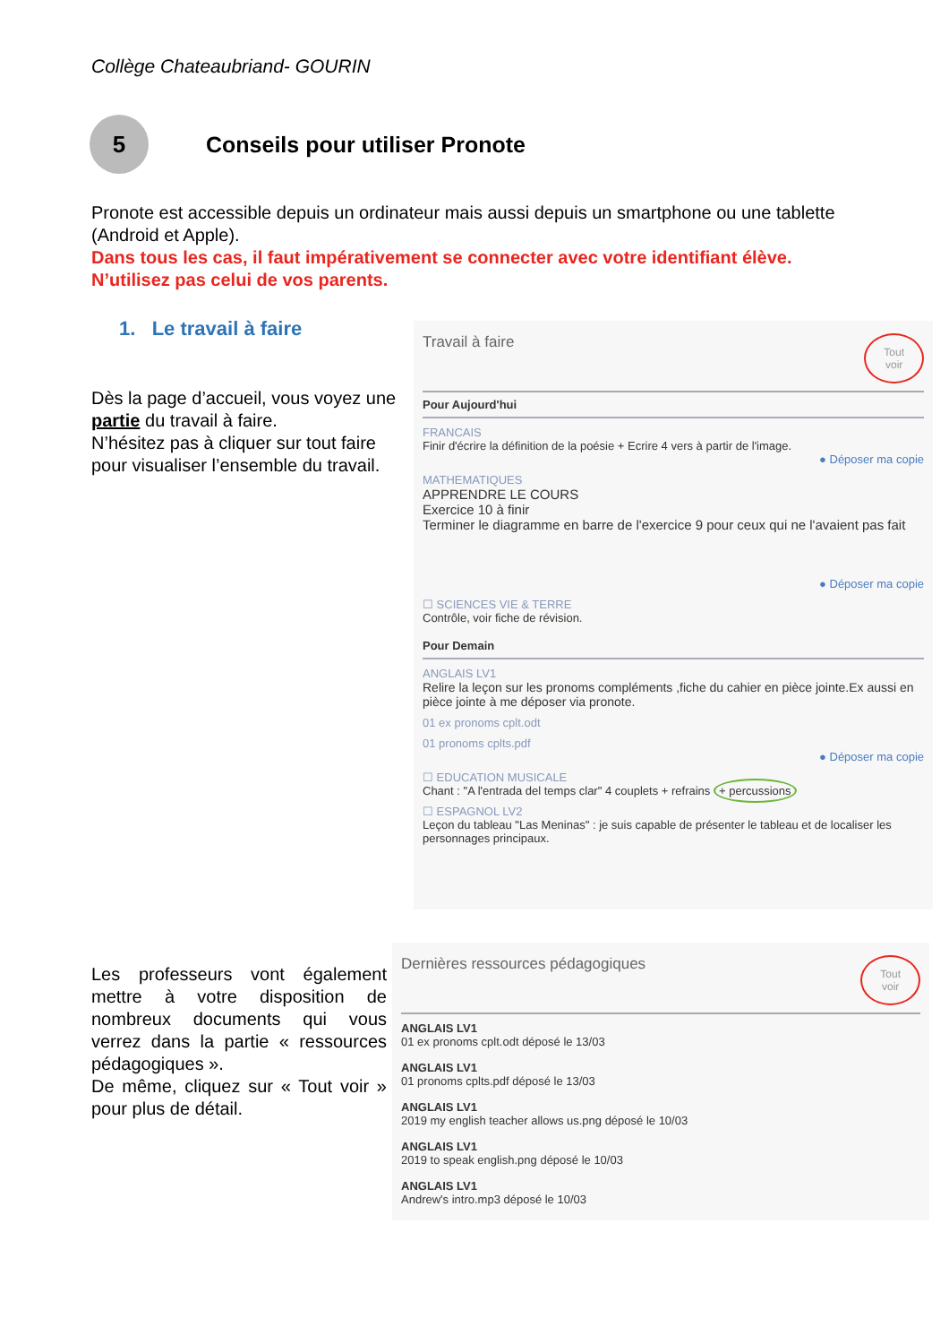Collège Chateaubriand- GOURIN
5
Conseils pour utiliser Pronote
Pronote est accessible depuis un ordinateur mais aussi depuis un smartphone ou une tablette (Android et Apple).
Dans tous les cas, il faut impérativement se connecter avec votre identifiant élève. N’utilisez pas celui de vos parents.
1. Le travail à faire
Dès la page d’accueil, vous voyez une partie du travail à faire.
N’hésitez pas à cliquer sur tout faire pour visualiser l’ensemble du travail.
Travail à faire Tout
voir
Pour Aujourd'hui
FRANCAIS
Finir d'écrire la définition de la poésie + Ecrire 4 vers à partir de l'image.
● Déposer ma copie
MATHEMATIQUES
APPRENDRE LE COURS
Exercice 10 à finir
Terminer le diagramme en barre de l'exercice 9 pour ceux qui ne l'avaient pas fait
● Déposer ma copie
☐ SCIENCES VIE & TERRE
Contrôle, voir fiche de révision.
Pour Demain
ANGLAIS LV1
Relire la leçon sur les pronoms compléments ,fiche du cahier en pièce jointe.Ex aussi en pièce jointe à me déposer via pronote.
01 ex pronoms cplt.odt
01 pronoms cplts.pdf
● Déposer ma copie
☐ EDUCATION MUSICALE
Chant : "A l'entrada del temps clar" 4 couplets + refrains + percussions
☐ ESPAGNOL LV2
Leçon du tableau "Las Meninas" : je suis capable de présenter le tableau et de localiser les personnages principaux.
Les professeurs vont également mettre à votre disposition de nombreux documents qui vous verrez dans la partie « ressources pédagogiques ».
De même, cliquez sur « Tout voir » pour plus de détail.
Dernières ressources pédagogiques Tout
voir
ANGLAIS LV1
01 ex pronoms cplt.odt déposé le 13/03
ANGLAIS LV1
01 pronoms cplts.pdf déposé le 13/03
ANGLAIS LV1
2019 my english teacher allows us.png déposé le 10/03
ANGLAIS LV1
2019 to speak english.png déposé le 10/03
ANGLAIS LV1
Andrew's intro.mp3 déposé le 10/03